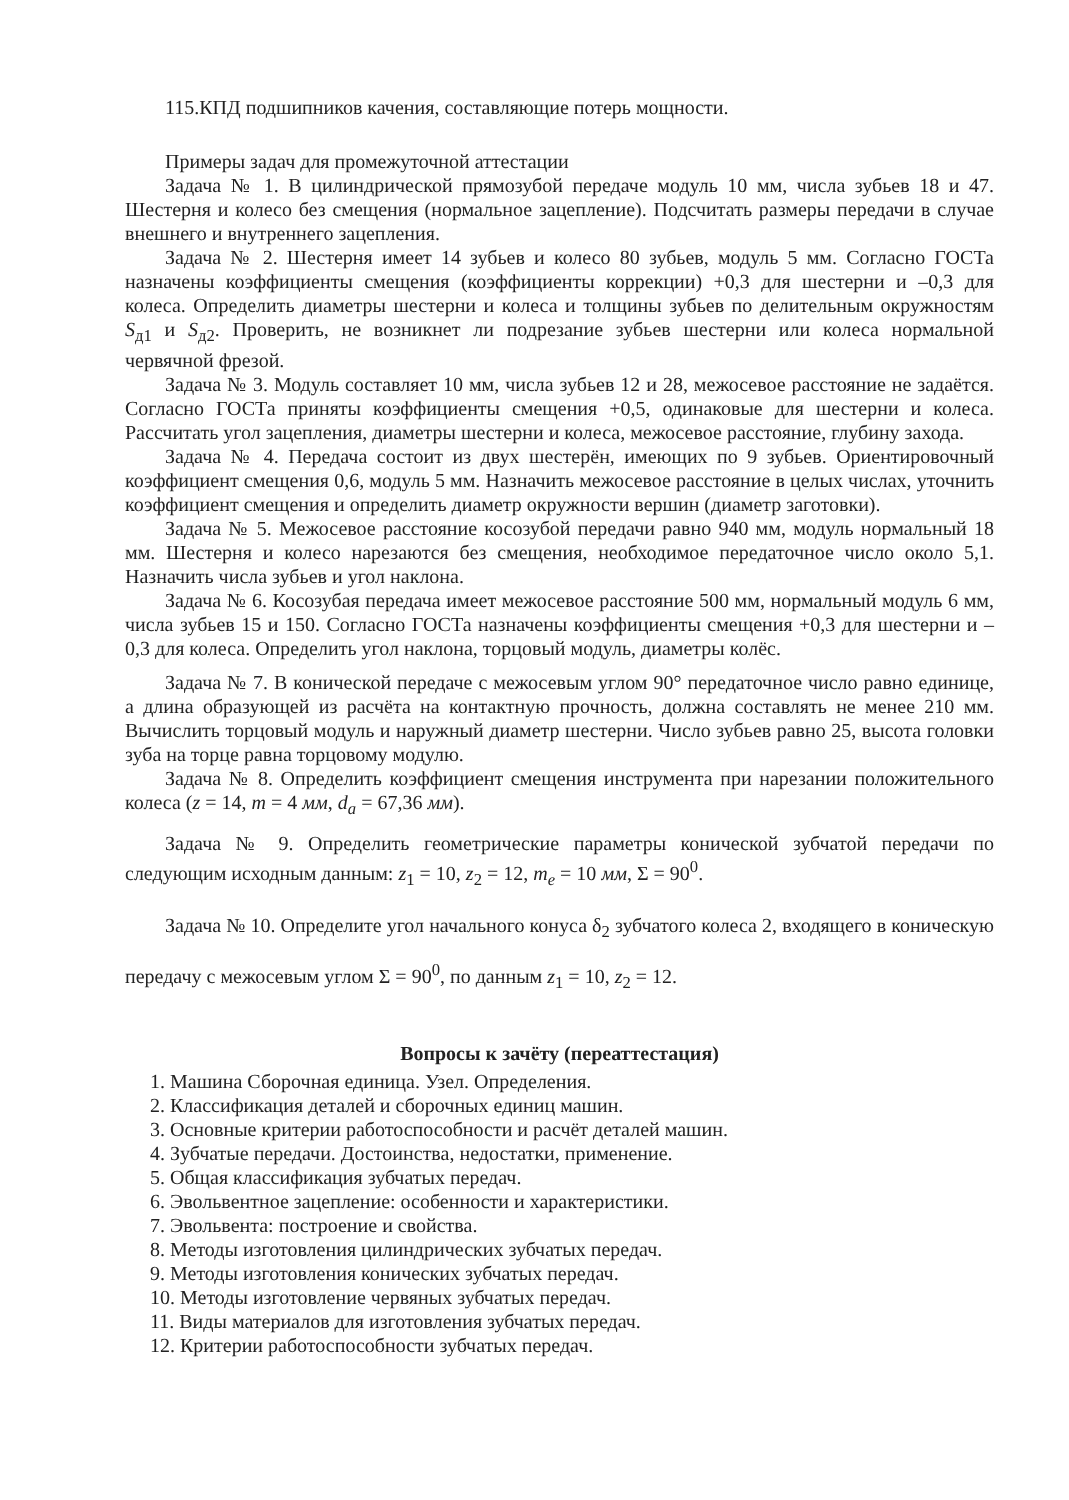115.КПД подшипников качения, составляющие потерь мощности.
Примеры задач для промежуточной аттестации
Задача № 1. В цилиндрической прямозубой передаче модуль 10 мм, числа зубьев 18 и 47. Шестерня и колесо без смещения (нормальное зацепление). Подсчитать размеры передачи в случае внешнего и внутреннего зацепления.
Задача № 2. Шестерня имеет 14 зубьев и колесо 80 зубьев, модуль 5 мм. Согласно ГОСТа назначены коэффициенты смещения (коэффициенты коррекции) +0,3 для шестерни и –0,3 для колеса. Определить диаметры шестерни и колеса и толщины зубьев по делительным окружностям S<sub>д1</sub> и S<sub>д2</sub>. Проверить, не возникнет ли подрезание зубьев шестерни или колеса нормальной червячной фрезой.
Задача № 3. Модуль составляет 10 мм, числа зубьев 12 и 28, межосевое расстояние не задаётся. Согласно ГОСТа приняты коэффициенты смещения +0,5, одинаковые для шестерни и колеса. Рассчитать угол зацепления, диаметры шестерни и колеса, межосевое расстояние, глубину захода.
Задача № 4. Передача состоит из двух шестерён, имеющих по 9 зубьев. Ориентировочный коэффициент смещения 0,6, модуль 5 мм. Назначить межосевое расстояние в целых числах, уточнить коэффициент смещения и определить диаметр окружности вершин (диаметр заготовки).
Задача № 5. Межосевое расстояние косозубой передачи равно 940 мм, модуль нормальный 18 мм. Шестерня и колесо нарезаются без смещения, необходимое передаточное число около 5,1. Назначить числа зубьев и угол наклона.
Задача № 6. Косозубая передача имеет межосевое расстояние 500 мм, нормальный модуль 6 мм, числа зубьев 15 и 150. Согласно ГОСТа назначены коэффициенты смещения +0,3 для шестерни и –0,3 для колеса. Определить угол наклона, торцовый модуль, диаметры колёс.
Задача № 7. В конической передаче с межосевым углом 90° передаточное число равно единице, а длина образующей из расчёта на контактную прочность, должна составлять не менее 210 мм. Вычислить торцовый модуль и наружный диаметр шестерни. Число зубьев равно 25, высота головки зуба на торце равна торцовому модулю.
Задача № 8. Определить коэффициент смещения инструмента при нарезании положительного колеса (z = 14, m = 4 мм, d<sub>a</sub> = 67,36 мм).
Задача № 9. Определить геометрические параметры конической зубчатой передачи по следующим исходным данным: z<sub>1</sub> = 10, z<sub>2</sub> = 12, m<sub>e</sub> = 10 мм, Σ = 90<sup>0</sup>.
Задача № 10. Определите угол начального конуса δ<sub>2</sub> зубчатого колеса 2, входящего в коническую передачу с межосевым углом Σ = 90<sup>0</sup>, по данным z<sub>1</sub> = 10, z<sub>2</sub> = 12.
Вопросы к зачёту (переаттестация)
1. Машина Сборочная единица. Узел. Определения.
2. Классификация деталей и сборочных единиц машин.
3. Основные критерии работоспособности и расчёт деталей машин.
4. Зубчатые передачи. Достоинства, недостатки, применение.
5. Общая классификация зубчатых передач.
6. Эвольвентное зацепление: особенности и характеристики.
7. Эвольвента: построение и свойства.
8. Методы изготовления цилиндрических зубчатых передач.
9. Методы изготовления конических зубчатых передач.
10. Методы изготовление червяных зубчатых передач.
11. Виды материалов для изготовления зубчатых передач.
12. Критерии работоспособности зубчатых передач.